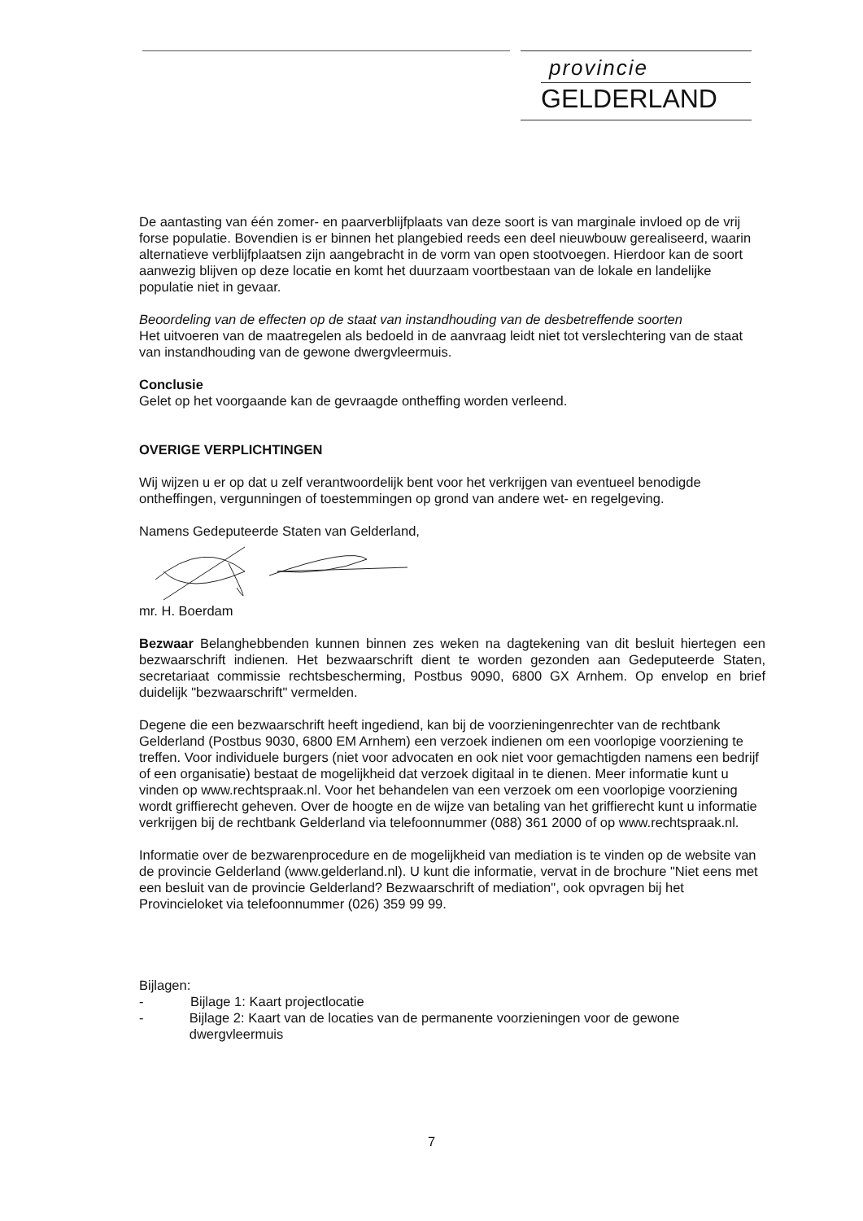provincie
GELDERLAND
De aantasting van één zomer- en paarverblijfplaats van deze soort is van marginale invloed op de vrij forse populatie. Bovendien is er binnen het plangebied reeds een deel nieuwbouw gerealiseerd, waarin alternatieve verblijfplaatsen zijn aangebracht in de vorm van open stootvoegen. Hierdoor kan de soort aanwezig blijven op deze locatie en komt het duurzaam voortbestaan van de lokale en landelijke populatie niet in gevaar.
Beoordeling van de effecten op de staat van instandhouding van de desbetreffende soorten
Het uitvoeren van de maatregelen als bedoeld in de aanvraag leidt niet tot verslechtering van de staat van instandhouding van de gewone dwergvleermuis.
Conclusie
Gelet op het voorgaande kan de gevraagde ontheffing worden verleend.
OVERIGE VERPLICHTINGEN
Wij wijzen u er op dat u zelf verantwoordelijk bent voor het verkrijgen van eventueel benodigde ontheffingen, vergunningen of toestemmingen op grond van andere wet- en regelgeving.
Namens Gedeputeerde Staten van Gelderland,
mr. H. Boerdam
Bezwaar Belanghebbenden kunnen binnen zes weken na dagtekening van dit besluit hiertegen een bezwaarschrift indienen. Het bezwaarschrift dient te worden gezonden aan Gedeputeerde Staten, secretariaat commissie rechtsbescherming, Postbus 9090, 6800 GX Arnhem. Op envelop en brief duidelijk "bezwaarschrift" vermelden.
Degene die een bezwaarschrift heeft ingediend, kan bij de voorzieningenrechter van de rechtbank Gelderland (Postbus 9030, 6800 EM Arnhem) een verzoek indienen om een voorlopige voorziening te treffen. Voor individuele burgers (niet voor advocaten en ook niet voor gemachtigden namens een bedrijf of een organisatie) bestaat de mogelijkheid dat verzoek digitaal in te dienen. Meer informatie kunt u vinden op www.rechtspraak.nl. Voor het behandelen van een verzoek om een voorlopige voorziening wordt griffierecht geheven. Over de hoogte en de wijze van betaling van het griffierecht kunt u informatie verkrijgen bij de rechtbank Gelderland via telefoonnummer (088) 361 2000 of op www.rechtspraak.nl.
Informatie over de bezwarenprocedure en de mogelijkheid van mediation is te vinden op de website van de provincie Gelderland (www.gelderland.nl). U kunt die informatie, vervat in de brochure "Niet eens met een besluit van de provincie Gelderland? Bezwaarschrift of mediation", ook opvragen bij het Provincieloket via telefoonnummer (026) 359 99 99.
Bijlagen:
- Bijlage 1: Kaart projectlocatie
- Bijlage 2: Kaart van de locaties van de permanente voorzieningen voor de gewone dwergvleermuis
7